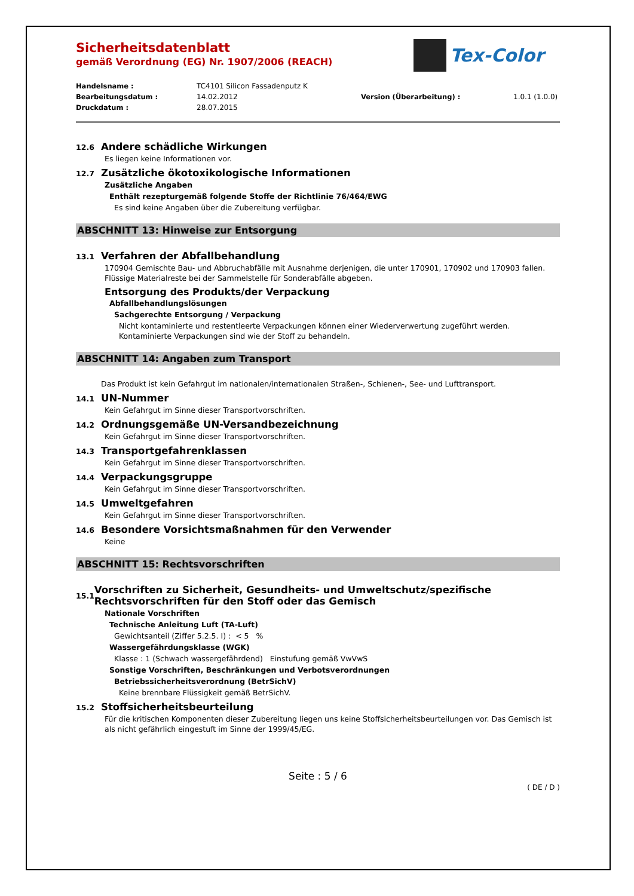Tex-Color
Sicherheitsdatenblatt
gemäß Verordnung (EG) Nr. 1907/2006 (REACH)
Handelsname : TC4101 Silicon Fassadenputz K Bearbeitungsdatum : 14.02.2012 Version (Überarbeitung) : 1.0.1 (1.0.0) Druckdatum : 28.07.2015
12.6 Andere schädliche Wirkungen
Es liegen keine Informationen vor.
12.7 Zusätzliche ökotoxikologische Informationen
Zusätzliche Angaben
Enthält rezepturgemäß folgende Stoffe der Richtlinie 76/464/EWG
Es sind keine Angaben über die Zubereitung verfügbar.
ABSCHNITT 13: Hinweise zur Entsorgung
13.1 Verfahren der Abfallbehandlung
170904 Gemischte Bau- und Abbruchabfälle mit Ausnahme derjenigen, die unter 170901, 170902 und 170903 fallen.
Flüssige Materialreste bei der Sammelstelle für Sonderabfälle abgeben.
Entsorgung des Produkts/der Verpackung
Abfallbehandlungslösungen
Sachgerechte Entsorgung / Verpackung
Nicht kontaminierte und restentleerte Verpackungen können einer Wiederverwertung zugeführt werden.
Kontaminierte Verpackungen sind wie der Stoff zu behandeln.
ABSCHNITT 14: Angaben zum Transport
Das Produkt ist kein Gefahrgut im nationalen/internationalen Straßen-, Schienen-, See- und Lufttransport.
14.1 UN-Nummer
Kein Gefahrgut im Sinne dieser Transportvorschriften.
14.2 Ordnungsgemäße UN-Versandbezeichnung
Kein Gefahrgut im Sinne dieser Transportvorschriften.
14.3 Transportgefahrenklassen
Kein Gefahrgut im Sinne dieser Transportvorschriften.
14.4 Verpackungsgruppe
Kein Gefahrgut im Sinne dieser Transportvorschriften.
14.5 Umweltgefahren
Kein Gefahrgut im Sinne dieser Transportvorschriften.
14.6 Besondere Vorsichtsmaßnahmen für den Verwender
Keine
ABSCHNITT 15: Rechtsvorschriften
15.1 Vorschriften zu Sicherheit, Gesundheits- und Umweltschutz/spezifische Rechtsvorschriften für den Stoff oder das Gemisch
Nationale Vorschriften
Technische Anleitung Luft (TA-Luft)
Gewichtsanteil (Ziffer 5.2.5. I) : < 5 %
Wassergefährdungsklasse (WGK)
Klasse : 1 (Schwach wassergefährdend) Einstufung gemäß VwVwS
Sonstige Vorschriften, Beschränkungen und Verbotsverordnungen
Betriebssicherheitsverordnung (BetrSichV)
Keine brennbare Flüssigkeit gemäß BetrSichV.
15.2 Stoffsicherheitsbeurteilung
Für die kritischen Komponenten dieser Zubereitung liegen uns keine Stoffsicherheitsbeurteilungen vor. Das Gemisch ist als nicht gefährlich eingestuft im Sinne der 1999/45/EG.
Seite : 5 / 6
( DE / D )